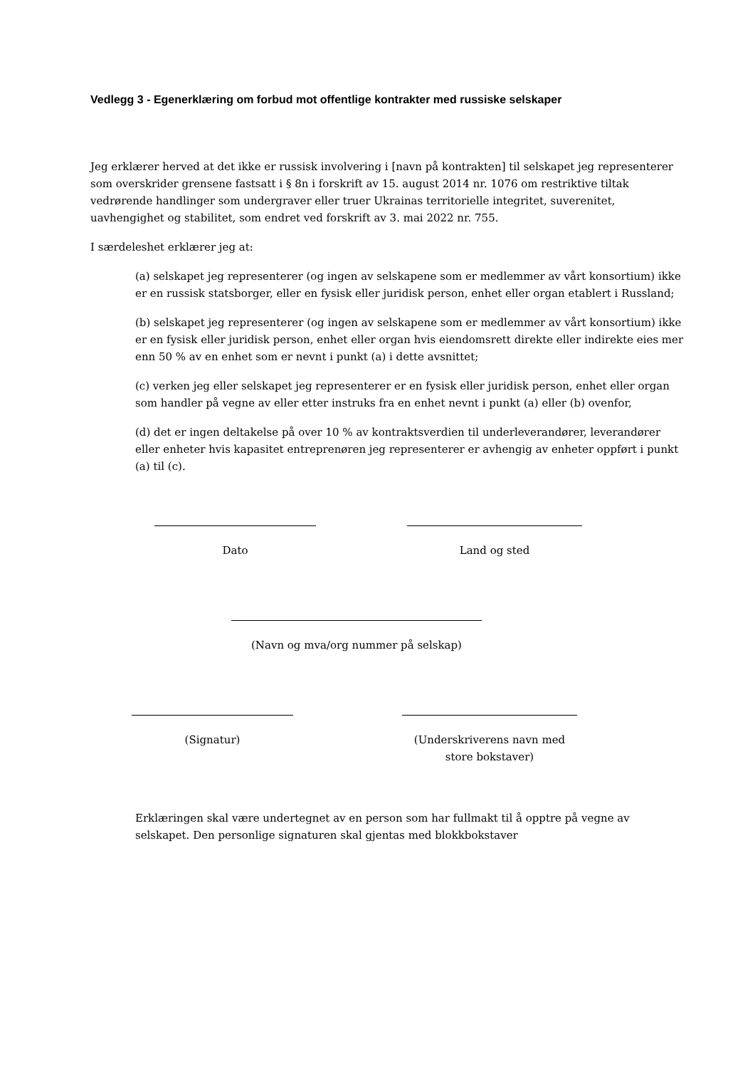Vedlegg 3 - Egenerklæring om forbud mot offentlige kontrakter med russiske selskaper
Jeg erklærer herved at det ikke er russisk involvering i [navn på kontrakten] til selskapet jeg representerer som overskrider grensene fastsatt i § 8n i forskrift av 15. august 2014 nr. 1076 om restriktive tiltak vedrørende handlinger som undergraver eller truer Ukrainas territorielle integritet, suverenitet, uavhengighet og stabilitet, som endret ved forskrift av 3. mai 2022 nr. 755.
I særdeleshet erklærer jeg at:
(a) selskapet jeg representerer (og ingen av selskapene som er medlemmer av vårt konsortium) ikke er en russisk statsborger, eller en fysisk eller juridisk person, enhet eller organ etablert i Russland;
(b) selskapet jeg representerer (og ingen av selskapene som er medlemmer av vårt konsortium) ikke er en fysisk eller juridisk person, enhet eller organ hvis eiendomsrett direkte eller indirekte eies mer enn 50 % av en enhet som er nevnt i punkt (a) i dette avsnittet;
(c) verken jeg eller selskapet jeg representerer er en fysisk eller juridisk person, enhet eller organ som handler på vegne av eller etter instruks fra en enhet nevnt i punkt (a) eller (b) ovenfor,
(d) det er ingen deltakelse på over 10 % av kontraktsverdien til underleverandører, leverandører eller enheter hvis kapasitet entreprenøren jeg representerer er avhengig av enheter oppført i punkt (a) til (c).
Dato Land og sted
(Navn og mva/org nummer på selskap)
(Signatur) (Underskriverens navn med store bokstaver)
Erklæringen skal være undertegnet av en person som har fullmakt til å opptre på vegne av selskapet. Den personlige signaturen skal gjentas med blokkbokstaver